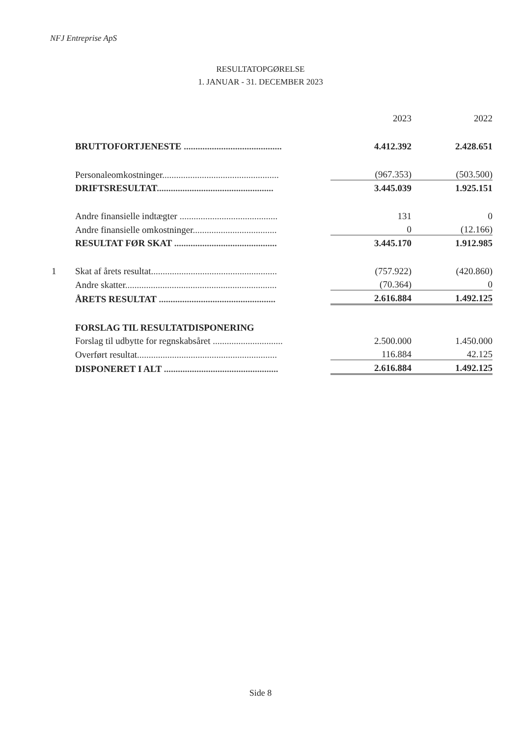NFJ Entreprise ApS
RESULTATOPGØRELSE
1. JANUAR - 31. DECEMBER 2023
| | | 2023 | 2022 |
| | BRUTTOFORTJENESTE .......................................... | 4.412.392 | 2.428.651 |
| | Personaleomkostninger .................................................. | (967.353) | (503.500) |
| | DRIFTSRESULTAT .................................................. | 3.445.039 | 1.925.151 |
| | Andre finansielle indtægter .......................................... | 131 | 0 |
| | Andre finansielle omkostninger .................................... | 0 | (12.166) |
| | RESULTAT FØR SKAT ............................................ | 3.445.170 | 1.912.985 |
| 1 | Skat af årets resultat ...................................................... | (757.922) | (420.860) |
| | Andre skatter ................................................................. | (70.364) | 0 |
| | ÅRETS RESULTAT .................................................. | 2.616.884 | 1.492.125 |
| | FORSLAG TIL RESULTATDISPONERING | | |
| | Forslag til udbytte for regnskabsåret .............................. | 2.500.000 | 1.450.000 |
| | Overført resultat ............................................................ | 116.884 | 42.125 |
| | DISPONERET I ALT ................................................. | 2.616.884 | 1.492.125 |
Side 8